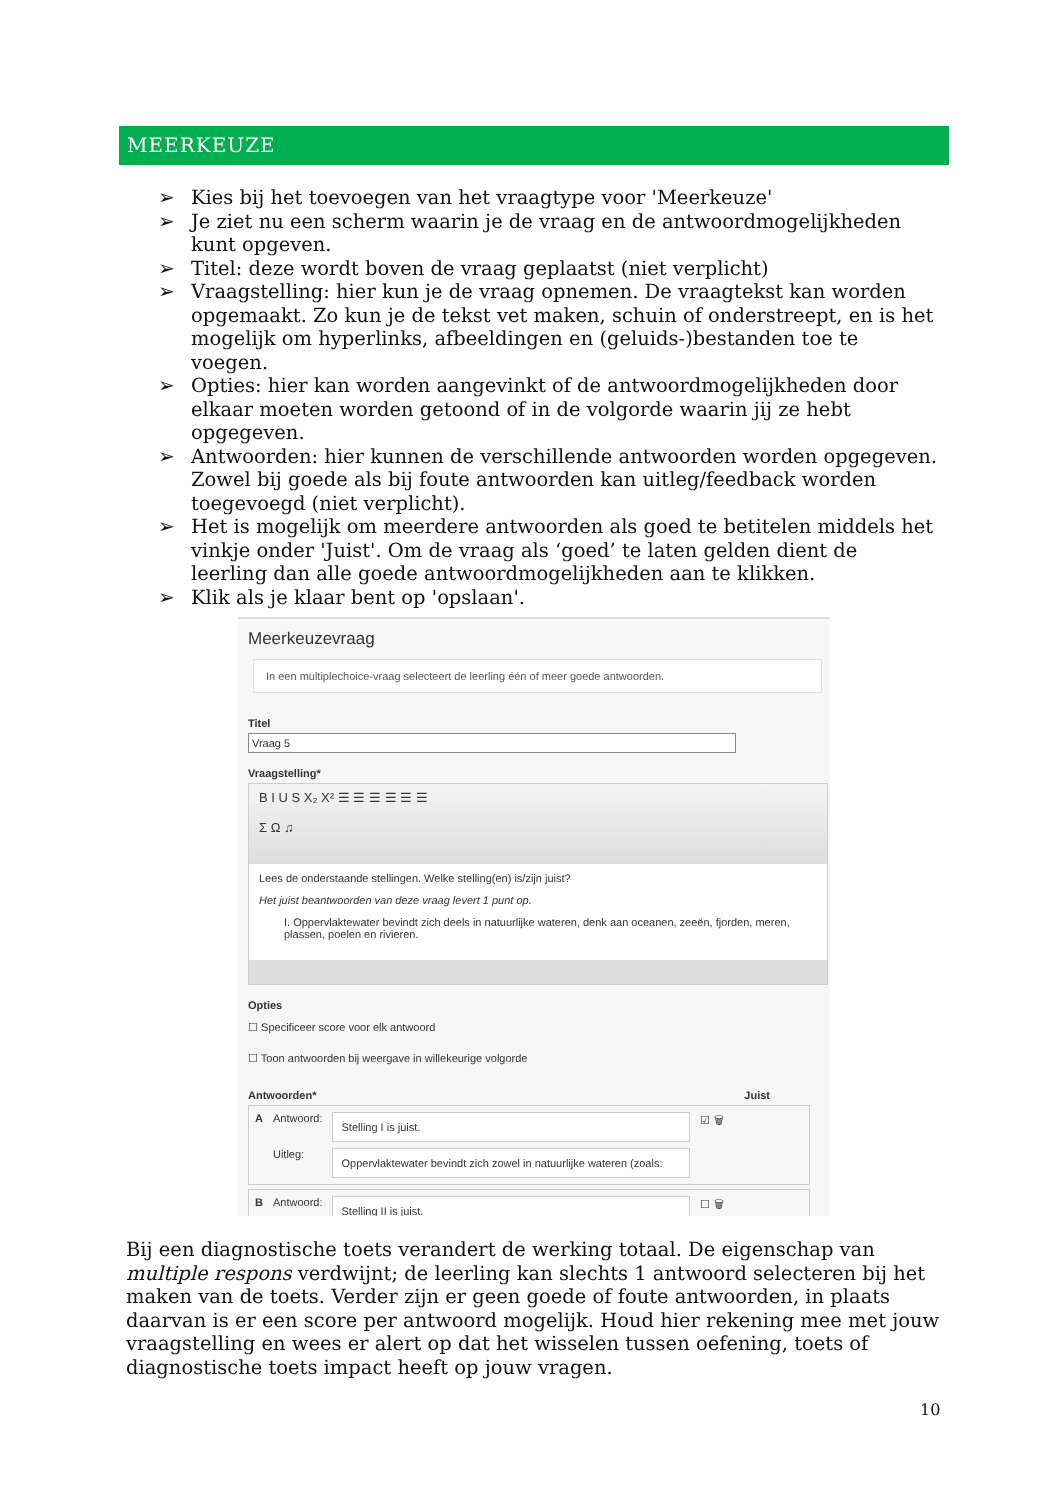MEERKEUZE
➢ Kies bij het toevoegen van het vraagtype voor 'Meerkeuze'
➢ Je ziet nu een scherm waarin je de vraag en de antwoordmogelijkheden kunt opgeven.
➢ Titel: deze wordt boven de vraag geplaatst (niet verplicht)
➢ Vraagstelling: hier kun je de vraag opnemen. De vraagtekst kan worden opgemaakt. Zo kun je de tekst vet maken, schuin of onderstreept, en is het mogelijk om hyperlinks, afbeeldingen en (geluids-)bestanden toe te voegen.
➢ Opties: hier kan worden aangevinkt of de antwoordmogelijkheden door elkaar moeten worden getoond of in de volgorde waarin jij ze hebt opgegeven.
➢ Antwoorden: hier kunnen de verschillende antwoorden worden opgegeven. Zowel bij goede als bij foute antwoorden kan uitleg/feedback worden toegevoegd (niet verplicht).
➢ Het is mogelijk om meerdere antwoorden als goed te betitelen middels het vinkje onder 'Juist'. Om de vraag als ‘goed’ te laten gelden dient de leerling dan alle goede antwoordmogelijkheden aan te klikken.
➢ Klik als je klaar bent op 'opslaan'.
Meerkeuzevraag
In een multiplechoice-vraag selecteert de leerling één of meer goede antwoorden.
Titel
Vraag 5
Vraagstelling*
B I U S X₂ X² ☰ ☰ ☰ ☰ ☰ ☰
Σ Ω ♫
Lees de onderstaande stellingen. Welke stelling(en) is/zijn juist?
Het juist beantwoorden van deze vraag levert 1 punt op.
I. Oppervlaktewater bevindt zich deels in natuurlijke wateren, denk aan oceanen, zeeën, fjorden, meren, plassen, poelen en rivieren.
Opties
☐ Specificeer score voor elk antwoord
☐ Toon antwoorden bij weergave in willekeurige volgorde
Antwoorden* Juist
A Antwoord:
Uitleg:
Stelling I is juist.
Oppervlaktewater bevindt zich zowel in natuurlijke wateren (zoals:
☑ 🗑
B Antwoord:
Stelling II is juist.
☐ 🗑
Bij een diagnostische toets verandert de werking totaal. De eigenschap van multiple respons verdwijnt; de leerling kan slechts 1 antwoord selecteren bij het maken van de toets. Verder zijn er geen goede of foute antwoorden, in plaats daarvan is er een score per antwoord mogelijk. Houd hier rekening mee met jouw vraagstelling en wees er alert op dat het wisselen tussen oefening, toets of diagnostische toets impact heeft op jouw vragen.
10